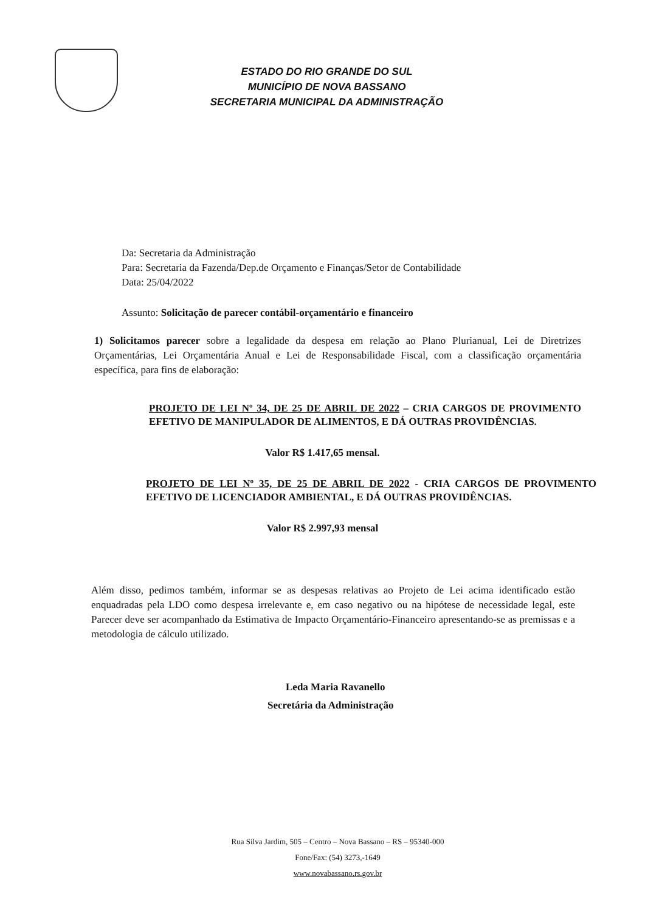ESTADO DO RIO GRANDE DO SUL
MUNICÍPIO DE NOVA BASSANO
SECRETARIA MUNICIPAL DA ADMINISTRAÇÃO
Da: Secretaria da Administração
Para: Secretaria da Fazenda/Dep.de Orçamento e Finanças/Setor de Contabilidade
Data: 25/04/2022
Assunto: Solicitação de parecer contábil-orçamentário e financeiro
1) Solicitamos parecer sobre a legalidade da despesa em relação ao Plano Plurianual, Lei de Diretrizes Orçamentárias, Lei Orçamentária Anual e Lei de Responsabilidade Fiscal, com a classificação orçamentária específica, para fins de elaboração:
PROJETO DE LEI Nº 34, DE 25 DE ABRIL DE 2022 – CRIA CARGOS DE PROVIMENTO EFETIVO DE MANIPULADOR DE ALIMENTOS, E DÁ OUTRAS PROVIDÊNCIAS.
Valor R$ 1.417,65 mensal.
PROJETO DE LEI Nº 35, DE 25 DE ABRIL DE 2022 - CRIA CARGOS DE PROVIMENTO EFETIVO DE LICENCIADOR AMBIENTAL, E DÁ OUTRAS PROVIDÊNCIAS.
Valor R$ 2.997,93 mensal
Além disso, pedimos também, informar se as despesas relativas ao Projeto de Lei acima identificado estão enquadradas pela LDO como despesa irrelevante e, em caso negativo ou na hipótese de necessidade legal, este Parecer deve ser acompanhado da Estimativa de Impacto Orçamentário-Financeiro apresentando-se as premissas e a metodologia de cálculo utilizado.
Leda Maria Ravanello
Secretária da Administração
Rua Silva Jardim, 505 – Centro – Nova Bassano – RS – 95340-000
Fone/Fax: (54) 3273,-1649
www.novabassano.rs.gov.br